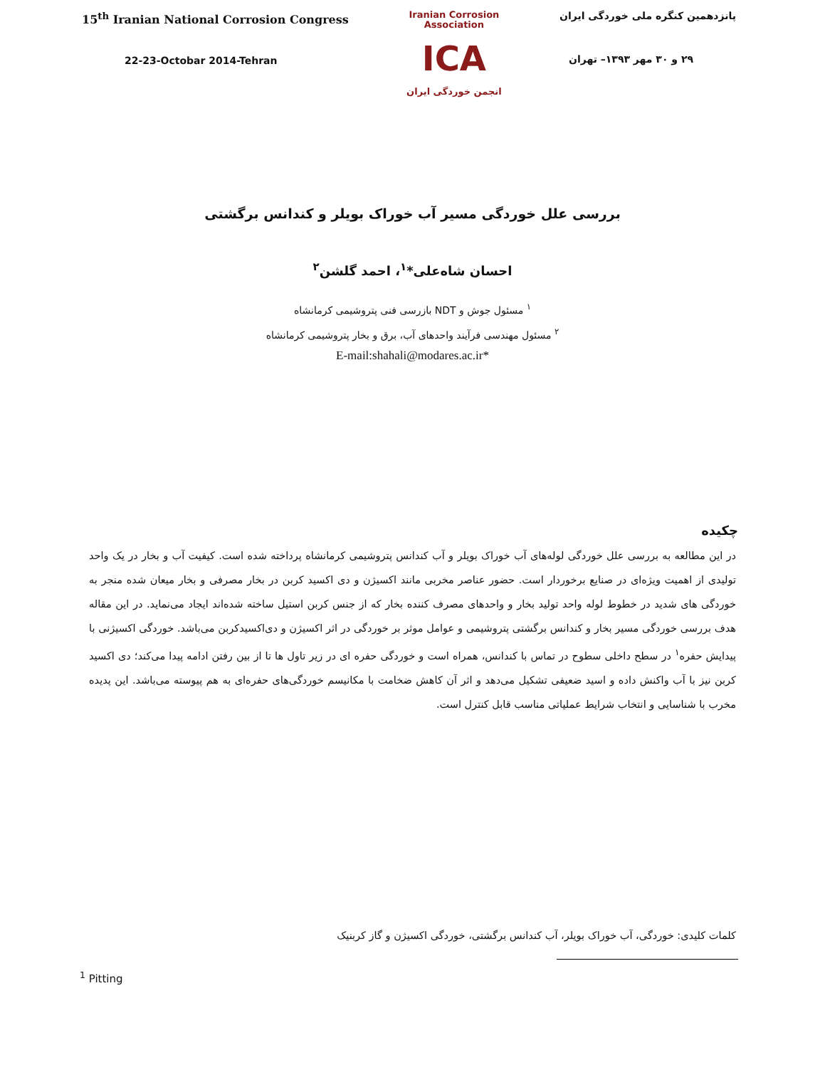15<sup>th</sup> Iranian National Corrosion Congress
22-23-Octobar 2014-Tehran
Iranian Corrosion Association
ICA
انجمن خوردگی ایران
پانزدهمین کنگره ملی خوردگی ایران
۲۹ و ۳۰ مهر ۱۳۹۳– تهران
بررسی علل خوردگی مسیر آب خوراک بویلر و کندانس برگشتی
احسان شاه‌علی*<sup>۱</sup>، احمد گلشن<sup>۲</sup>
<sup>۱</sup> مسئول جوش و NDT بازرسی فنی پتروشیمی کرمانشاه
<sup>۲</sup> مسئول مهندسی فرآیند واحدهای آب، برق و بخار پتروشیمی کرمانشاه
*E-mail:shahali@modares.ac.ir
چکیده
در این مطالعه به بررسی علل خوردگی لوله‌های آب خوراک بویلر و آب کندانس پتروشیمی کرمانشاه پرداخته شده است. کیفیت آب و بخار در یک واحد تولیدی از اهمیت ویژه‌ای در صنایع برخوردار است. حضور عناصر مخربی مانند اکسیژن و دی اکسید کربن در بخار مصرفی و بخار میعان شده منجر به خوردگی های شدید در خطوط لوله واحد تولید بخار و واحدهای مصرف کننده بخار که از جنس کربن استیل ساخته شده‌اند ایجاد می‌نماید. در این مقاله هدف بررسی خوردگی مسیر بخار و کندانس برگشتی پتروشیمی و عوامل موثر بر خوردگی در اثر اکسیژن و دی‌اکسیدکربن می‌باشد. خوردگی اکسیژنی با پیدایش حفره<sup>۱</sup> در سطح داخلی سطوح در تماس با کندانس، همراه است و خوردگی حفره ای در زیر تاول ها تا از بین رفتن ادامه پیدا می‌کند؛ دی اکسید کربن نیز با آب واکنش داده و اسید ضعیفی تشکیل می‌دهد و اثر آن کاهش ضخامت با مکانیسم خوردگی‌های حفره‌ای به هم پیوسته می‌باشد. این پدیده مخرب با شناسایی و انتخاب شرایط عملیاتی مناسب قابل کنترل است.
کلمات کلیدی: خوردگی، آب خوراک بویلر، آب کندانس برگشتی، خوردگی اکسیژن و گاز کربنیک
<sup>1</sup> Pitting